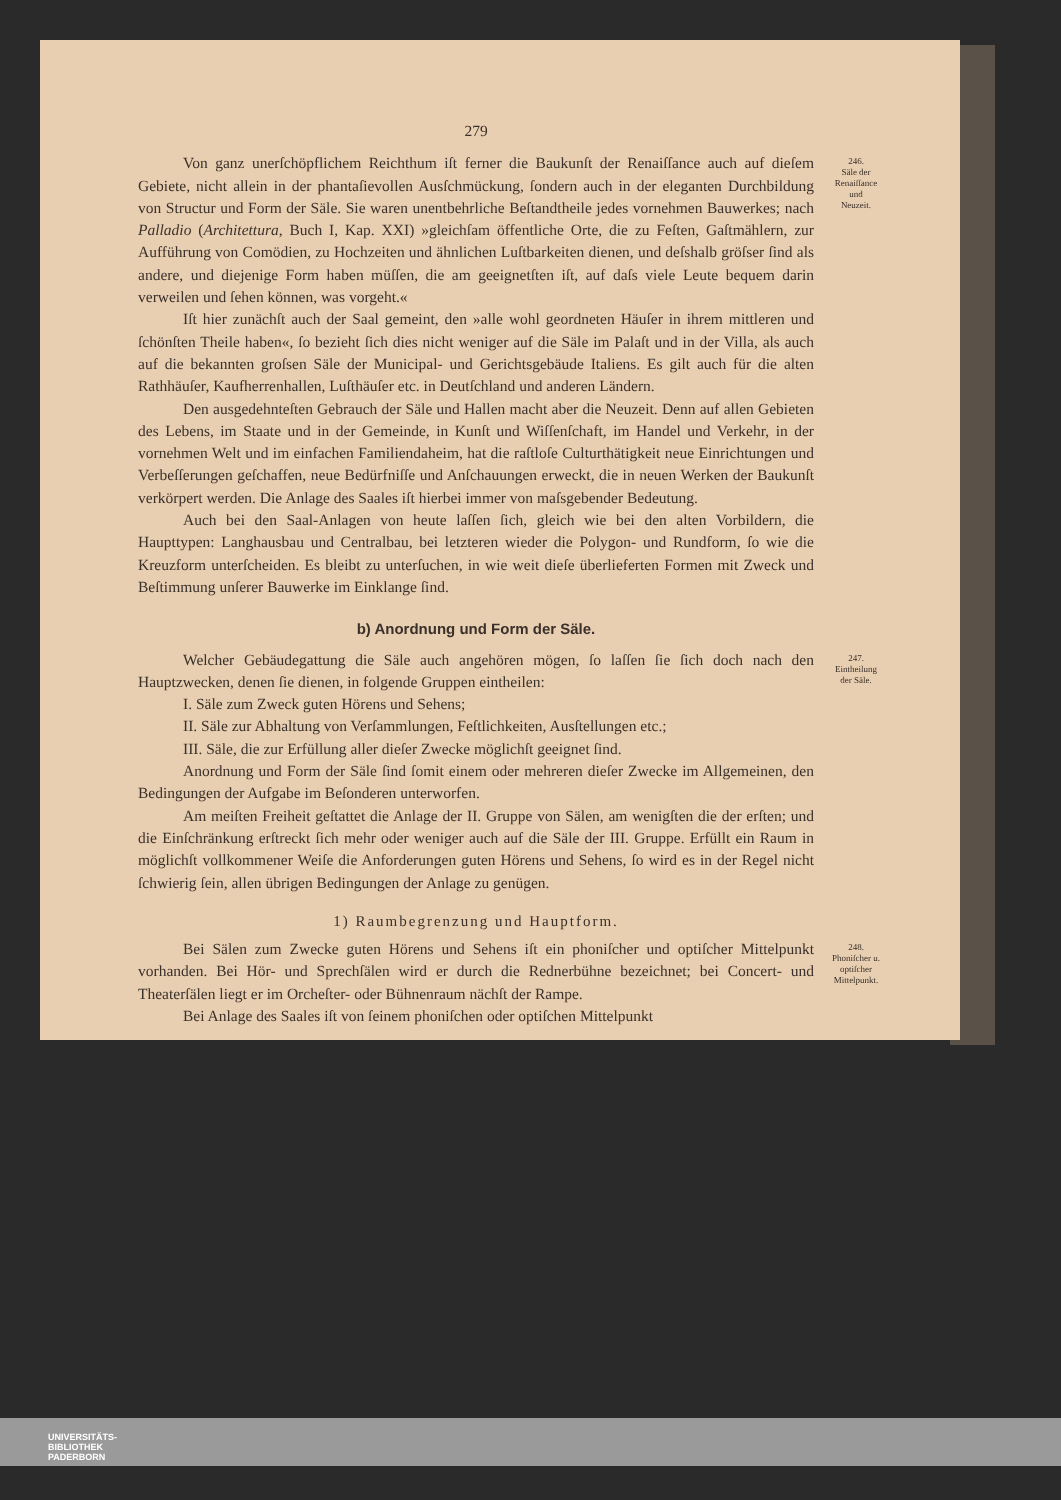279
Von ganz unerſchöpflichem Reichthum iſt ferner die Baukunſt der Renaiſſance auch auf dieſem Gebiete, nicht allein in der phantaſievollen Ausſchmückung, ſondern auch in der eleganten Durchbildung von Structur und Form der Säle. Sie waren unentbehrliche Beſtandtheile jedes vornehmen Bauwerkes; nach Palladio (Architettura, Buch I, Kap. XXI) »gleichſam öffentliche Orte, die zu Feſten, Gaſtmählern, zur Aufführung von Comödien, zu Hochzeiten und ähnlichen Luſtbarkeiten dienen, und deſshalb gröſser ſind als andere, und diejenige Form haben müſſen, die am geeignetſten iſt, auf daſs viele Leute bequem darin verweilen und ſehen können, was vorgeht.«
Iſt hier zunächſt auch der Saal gemeint, den »alle wohl geordneten Häuſer in ihrem mittleren und ſchönſten Theile haben«, ſo bezieht ſich dies nicht weniger auf die Säle im Palaſt und in der Villa, als auch auf die bekannten groſsen Säle der Municipal- und Gerichtsgebäude Italiens. Es gilt auch für die alten Rathhäuſer, Kaufherrenhallen, Luſthäuſer etc. in Deutſchland und anderen Ländern.
Den ausgedehnteſten Gebrauch der Säle und Hallen macht aber die Neuzeit. Denn auf allen Gebieten des Lebens, im Staate und in der Gemeinde, in Kunſt und Wiſſenſchaft, im Handel und Verkehr, in der vornehmen Welt und im einfachen Familiendaheim, hat die raſtloſe Culturthätigkeit neue Einrichtungen und Verbeſſerungen geſchaffen, neue Bedürfniſſe und Anſchauungen erweckt, die in neuen Werken der Baukunſt verkörpert werden. Die Anlage des Saales iſt hierbei immer von maſsgebender Bedeutung.
Auch bei den Saal-Anlagen von heute laſſen ſich, gleich wie bei den alten Vorbildern, die Haupttypen: Langhausbau und Centralbau, bei letzteren wieder die Polygon- und Rundform, ſo wie die Kreuzform unterſcheiden. Es bleibt zu unterſuchen, in wie weit dieſe überlieferten Formen mit Zweck und Beſtimmung unſerer Bauwerke im Einklange ſind.
246.
Säle der
Renaiſſance
und
Neuzeit.
b) Anordnung und Form der Säle.
Welcher Gebäudegattung die Säle auch angehören mögen, ſo laſſen ſie ſich doch nach den Hauptzwecken, denen ſie dienen, in folgende Gruppen eintheilen:
I. Säle zum Zweck guten Hörens und Sehens;
II. Säle zur Abhaltung von Verſammlungen, Feſtlichkeiten, Ausſtellungen etc.;
III. Säle, die zur Erfüllung aller dieſer Zwecke möglichſt geeignet ſind.
Anordnung und Form der Säle ſind ſomit einem oder mehreren dieſer Zwecke im Allgemeinen, den Bedingungen der Aufgabe im Beſonderen unterworfen.
Am meiſten Freiheit geſtattet die Anlage der II. Gruppe von Sälen, am wenigſten die der erſten; und die Einſchränkung erſtreckt ſich mehr oder weniger auch auf die Säle der III. Gruppe. Erfüllt ein Raum in möglichſt vollkommener Weiſe die Anforderungen guten Hörens und Sehens, ſo wird es in der Regel nicht ſchwierig ſein, allen übrigen Bedingungen der Anlage zu genügen.
247.
Eintheilung
der Säle.
1) Raumbegrenzung und Hauptform.
Bei Sälen zum Zwecke guten Hörens und Sehens iſt ein phoniſcher und optiſcher Mittelpunkt vorhanden. Bei Hör- und Sprechſälen wird er durch die Rednerbühne bezeichnet; bei Concert- und Theaterſälen liegt er im Orcheſter- oder Bühnenraum nächſt der Rampe.
Bei Anlage des Saales iſt von ſeinem phoniſchen oder optiſchen Mittelpunkt
248.
Phoniſcher u.
optiſcher
Mittelpunkt.
UNIVERSITÄTS-
BIBLIOTHEK
PADERBORN